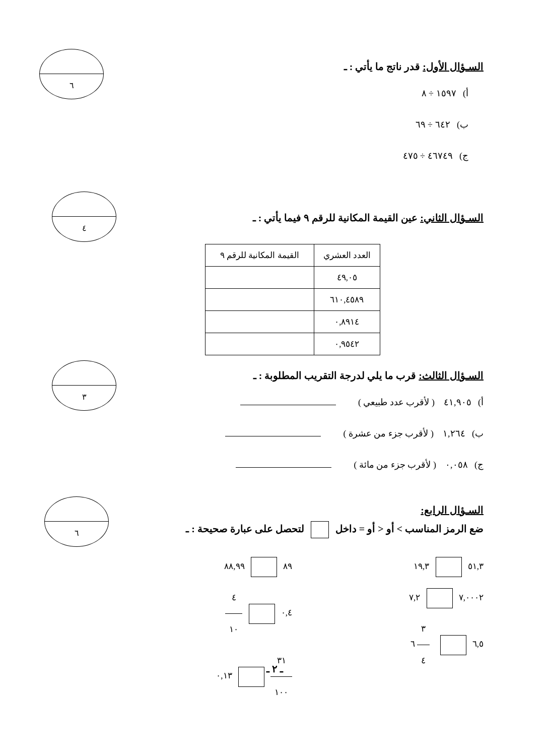٦
السـؤال الأول: قدر ناتج ما يأتي : ـ
أ) ١٥٩٧ ÷ ٨
ب) ٦٤٢ ÷ ٦٩
ج) ٤٦٧٤٩ ÷ ٤٧٥
٤
السـؤال الثاني: عين القيمة المكانية للرقم ٩ فيما يأتي : ـ
| العدد العشري | القيمة المكانية للرقم ٩ |
| --- | --- |
| ٤٩,٠٥ | |
| ٦١٠,٤٥٨٩ | |
| ٠,٨٩١٤ | |
| ٠,٩٥٤٢ | |
٣
السـؤال الثالث: قرب ما يلي لدرجة التقريب المطلوبة : ـ
أ) ٤١,٩٠٥ ( لأقرب عدد طبيعي )
ب) ١,٢٦٤ ( لأقرب جزء من عشرة )
ج) ٠,٠٥٨ ( لأقرب جزء من مائة )
٦
السـؤال الرابع:
ضع الرمز المناسب > أو < أو = داخل لتحصل على عبارة صحيحة : ـ
٥١,٣ ١٩,٣
٧,٠٠٠٢ ٧,٢
٦,٥ ٣ ٤ ٦
٨٩ ٨٨,٩٩
٠,٤ ٤ ١٠
٣١ ١٠٠ ٠,١٣
ـ ٢ ـ